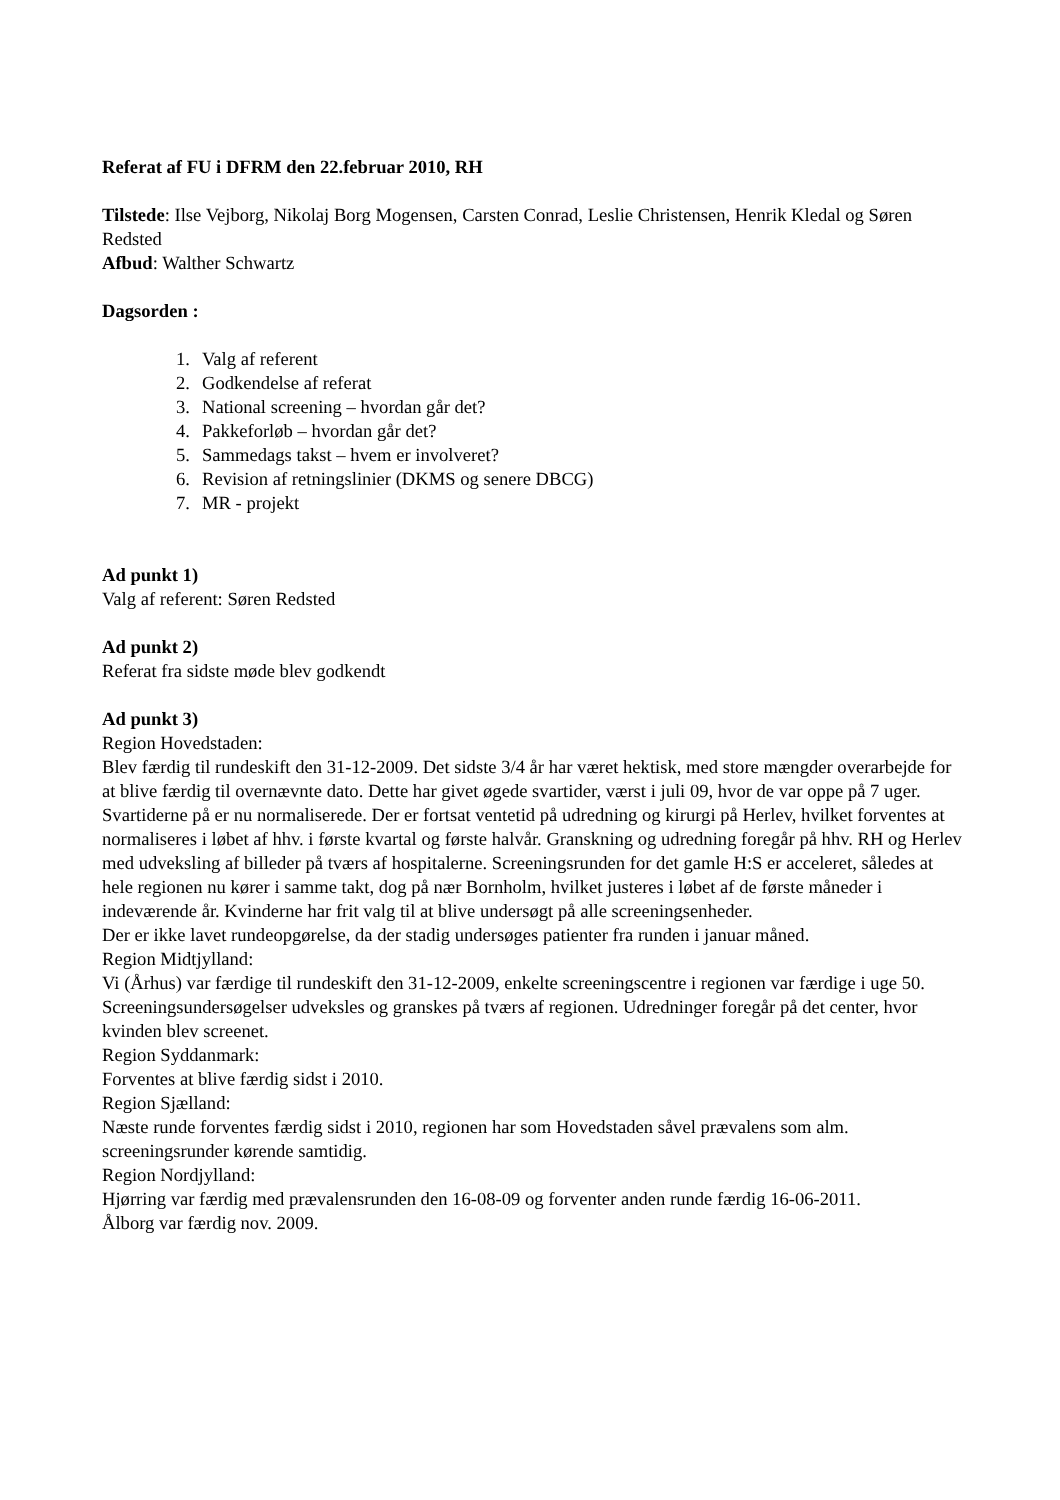Referat af FU i DFRM den 22.februar 2010, RH
Tilstede: Ilse Vejborg, Nikolaj Borg Mogensen, Carsten Conrad, Leslie Christensen, Henrik Kledal og Søren Redsted
Afbud: Walther Schwartz
Dagsorden :
1. Valg af referent
2. Godkendelse af referat
3. National screening – hvordan går det?
4. Pakkeforløb – hvordan går det?
5. Sammedags takst – hvem er involveret?
6. Revision af retningslinier (DKMS og senere DBCG)
7. MR - projekt
Ad punkt 1)
Valg af referent: Søren Redsted
Ad punkt 2)
Referat fra sidste møde blev godkendt
Ad punkt 3)
Region Hovedstaden:
Blev færdig til rundeskift den 31-12-2009. Det sidste 3/4 år har været hektisk, med store mængder overarbejde for at blive færdig til overnævnte dato. Dette har givet øgede svartider, værst i juli 09, hvor de var oppe på 7 uger. Svartiderne på er nu normaliserede. Der er fortsat ventetid på udredning og kirurgi på Herlev, hvilket forventes at normaliseres i løbet af hhv. i første kvartal og første halvår. Granskning og udredning foregår på hhv. RH og Herlev med udveksling af billeder på tværs af hospitalerne. Screeningsrunden for det gamle H:S er acceleret, således at hele regionen nu kører i samme takt, dog på nær Bornholm, hvilket justeres i løbet af de første måneder i indeværende år. Kvinderne har frit valg til at blive undersøgt på alle screeningsenheder.
Der er ikke lavet rundeopgørelse, da der stadig undersøges patienter fra runden i januar måned.
Region Midtjylland:
Vi (Århus) var færdige til rundeskift den 31-12-2009, enkelte screeningscentre i regionen var færdige i uge 50. Screeningsundersøgelser udveksles og granskes på tværs af regionen. Udredninger foregår på det center, hvor kvinden blev screenet.
Region Syddanmark:
Forventes at blive færdig sidst i 2010.
Region Sjælland:
Næste runde forventes færdig sidst i 2010, regionen har som Hovedstaden såvel prævalens som alm. screeningsrunder kørende samtidig.
Region Nordjylland:
Hjørring var færdig med prævalensrunden den 16-08-09 og forventer anden runde færdig 16-06-2011.
Ålborg var færdig nov. 2009.